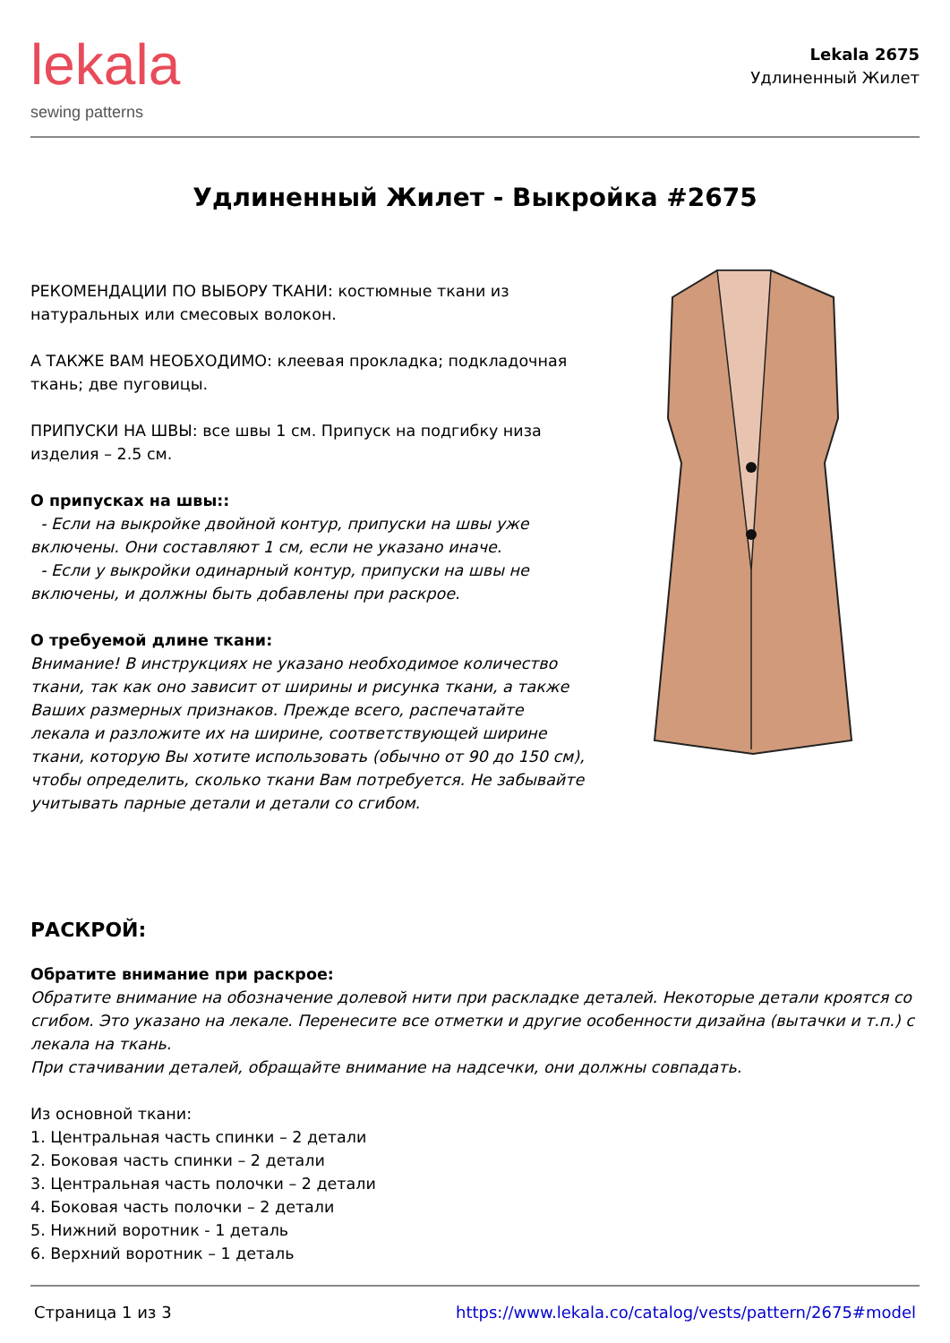lekala
sewing patterns
Lekala 2675
Удлиненный Жилет
Удлиненный Жилет - Выкройка #2675
РЕКОМЕНДАЦИИ ПО ВЫБОРУ ТКАНИ: костюмные ткани из натуральных или смесовых волокон.
А ТАКЖЕ ВАМ НЕОБХОДИМО: клеевая прокладка; подкладочная ткань; две пуговицы.
ПРИПУСКИ НА ШВЫ: все швы 1 см. Припуск на подгибку низа изделия – 2.5 см.
О припусках на швы::
- Если на выкройке двойной контур, припуски на швы уже включены. Они составляют 1 см, если не указано иначе.
- Если у выкройки одинарный контур, припуски на швы не включены, и должны быть добавлены при раскрое.
О требуемой длине ткани:
Внимание! В инструкциях не указано необходимое количество ткани, так как оно зависит от ширины и рисунка ткани, а также Ваших размерных признаков. Прежде всего, распечатайте лекала и разложите их на ширине, соответствующей ширине ткани, которую Вы хотите использовать (обычно от 90 до 150 см), чтобы определить, сколько ткани Вам потребуется. Не забывайте учитывать парные детали и детали со сгибом.
РАСКРОЙ:
Обратите внимание при раскрое:
Обратите внимание на обозначение долевой нити при раскладке деталей. Некоторые детали кроятся со сгибом. Это указано на лекале. Перенесите все отметки и другие особенности дизайна (вытачки и т.п.) с лекала на ткань.
При стачивании деталей, обращайте внимание на надсечки, они должны совпадать.
Из основной ткани:
1. Центральная часть спинки – 2 детали
2. Боковая часть спинки – 2 детали
3. Центральная часть полочки – 2 детали
4. Боковая часть полочки – 2 детали
5. Нижний воротник - 1 деталь
6. Верхний воротник – 1 деталь
Страница 1 из 3 https://www.lekala.co/catalog/vests/pattern/2675#model